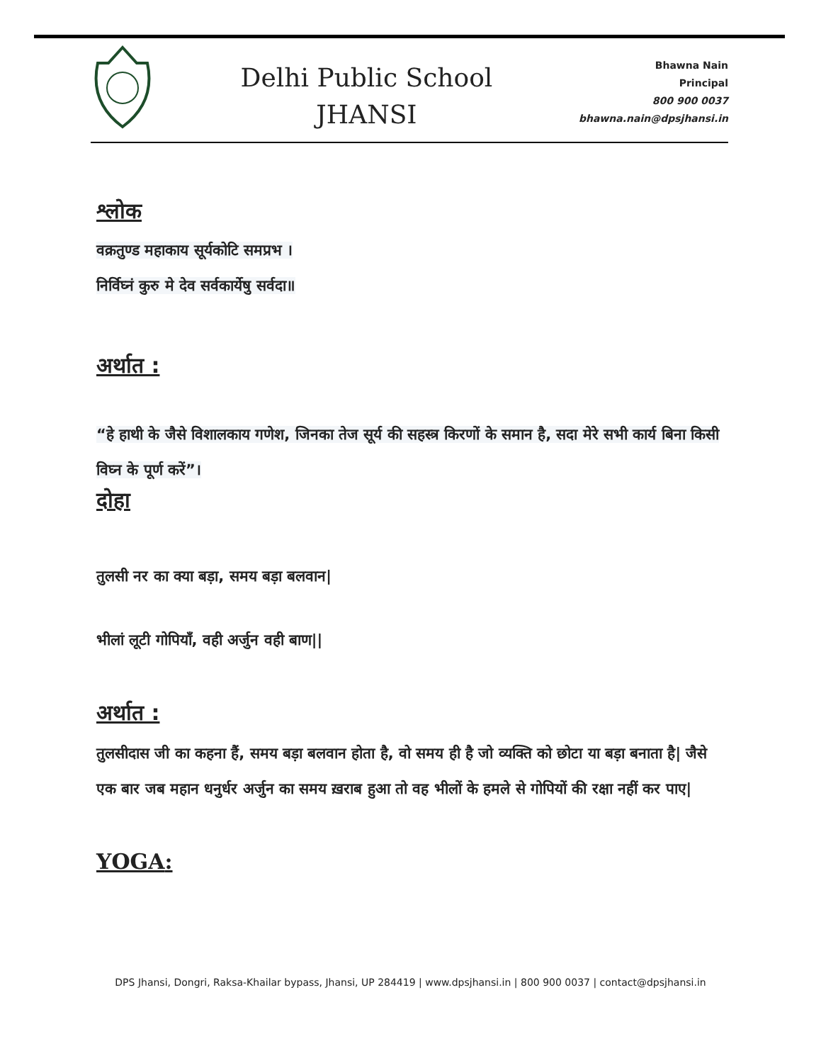Delhi Public School
JHANSI
Bhawna Nain
Principal
800 900 0037
bhawna.nain@dpsjhansi.in
श्लोक
वक्रतुण्ड महाकाय सूर्यकोटि समप्रभ ।
निर्विघ्नं कुरु मे देव सर्वकार्येषु सर्वदा॥
अर्थात :
“हे हाथी के जैसे विशालकाय गणेश, जिनका तेज सूर्य की सहस्त्र किरणों के समान है, सदा मेरे सभी कार्य बिना किसी विघ्न के पूर्ण करें”।
दोहा
तुलसी नर का क्या बड़ा, समय बड़ा बलवान|
भीलां लूटी गोपियाँ, वही अर्जुन वही बाण||
अर्थात :
तुलसीदास जी का कहना हैं, समय बड़ा बलवान होता है, वो समय ही है जो व्यक्ति को छोटा या बड़ा बनाता है| जैसे एक बार जब महान धनुर्धर अर्जुन का समय ख़राब हुआ तो वह भीलों के हमले से गोपियों की रक्षा नहीं कर पाए|
YOGA:
DPS Jhansi, Dongri, Raksa-Khailar bypass, Jhansi, UP 284419 | www.dpsjhansi.in | 800 900 0037 | contact@dpsjhansi.in